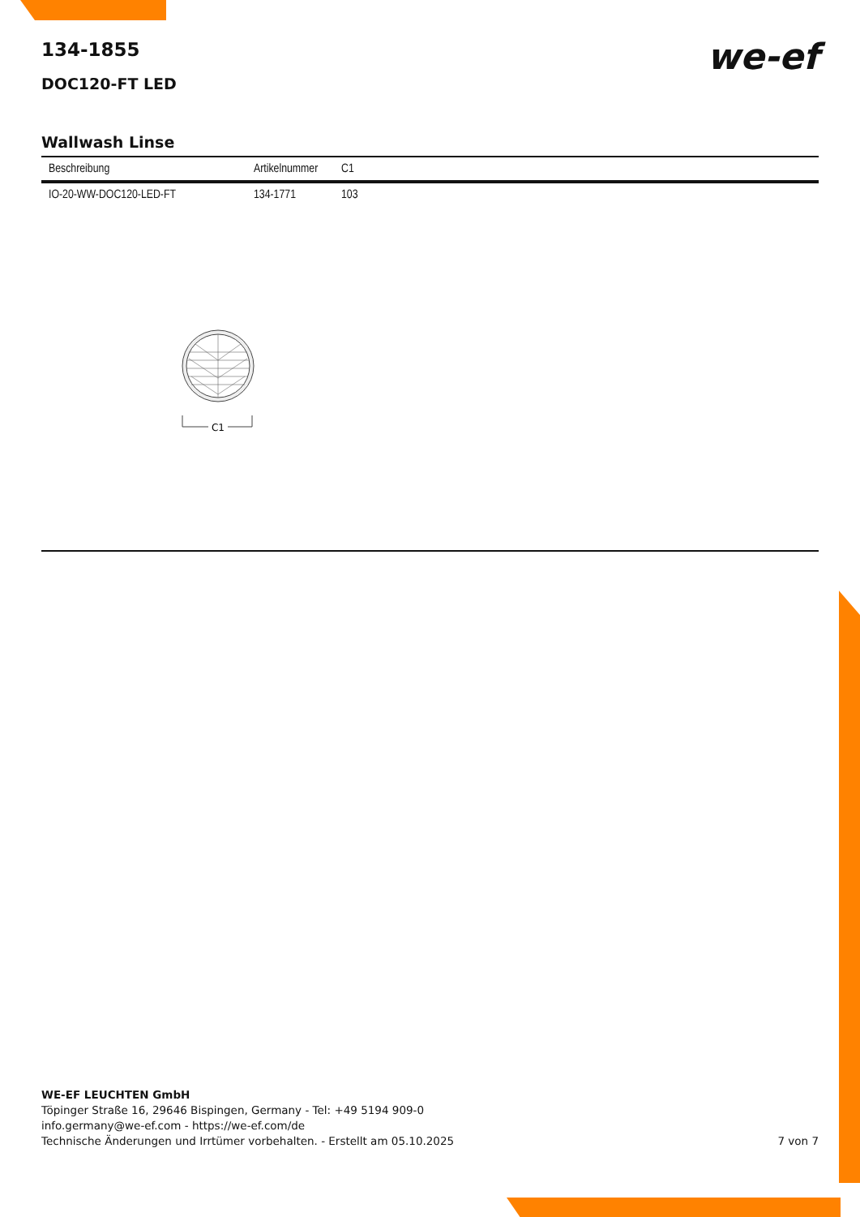we-ef
134-1855
DOC120-FT LED
Wallwash Linse
| Beschreibung | Artikelnummer | C1 |
| --- | --- | --- |
| IO-20-WW-DOC120-LED-FT | 134-1771 | 103 |
C1
WE-EF LEUCHTEN GmbH
Töpinger Straße 16, 29646 Bispingen, Germany - Tel: +49 5194 909-0
info.germany@we-ef.com - https://we-ef.com/de
Technische Änderungen und Irrtümer vorbehalten. - Erstellt am 05.10.2025
7 von 7